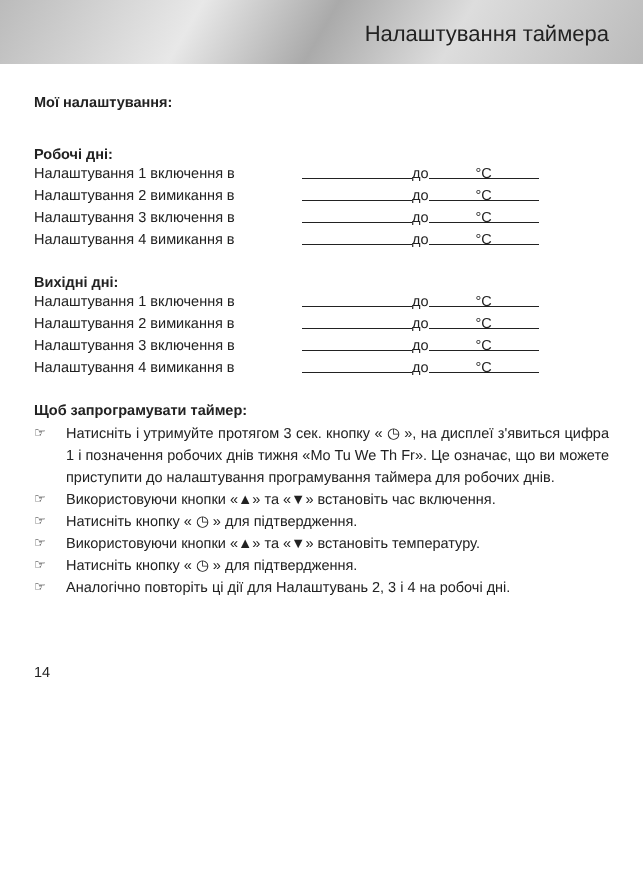Налаштування таймера
Мої налаштування:
Робочі дні:
Налаштування 1 включення в до °C
Налаштування 2 вимикання в до °C
Налаштування 3 включення в до °C
Налаштування 4 вимикання в до °C
Вихідні дні:
Налаштування 1 включення в до °C
Налаштування 2 вимикання в до °C
Налаштування 3 включення в до °C
Налаштування 4 вимикання в до °C
Щоб запрограмувати таймер:
☞ Натисніть і утримуйте протягом 3 сек. кнопку « ◷ », на дисплеї з'явиться цифра 1 і позначення робочих днів тижня «Mo Tu We Th Fr». Це означає, що ви можете приступити до налаштування програмування таймера для робочих днів.
☞ Використовуючи кнопки «▲» та «▼» встановіть час включення.
☞ Натисніть кнопку « ◷ » для підтвердження.
☞ Використовуючи кнопки «▲» та «▼» встановіть температуру.
☞ Натисніть кнопку « ◷ » для підтвердження.
☞ Аналогічно повторіть ці дії для Налаштувань 2, 3 і 4 на робочі дні.
14